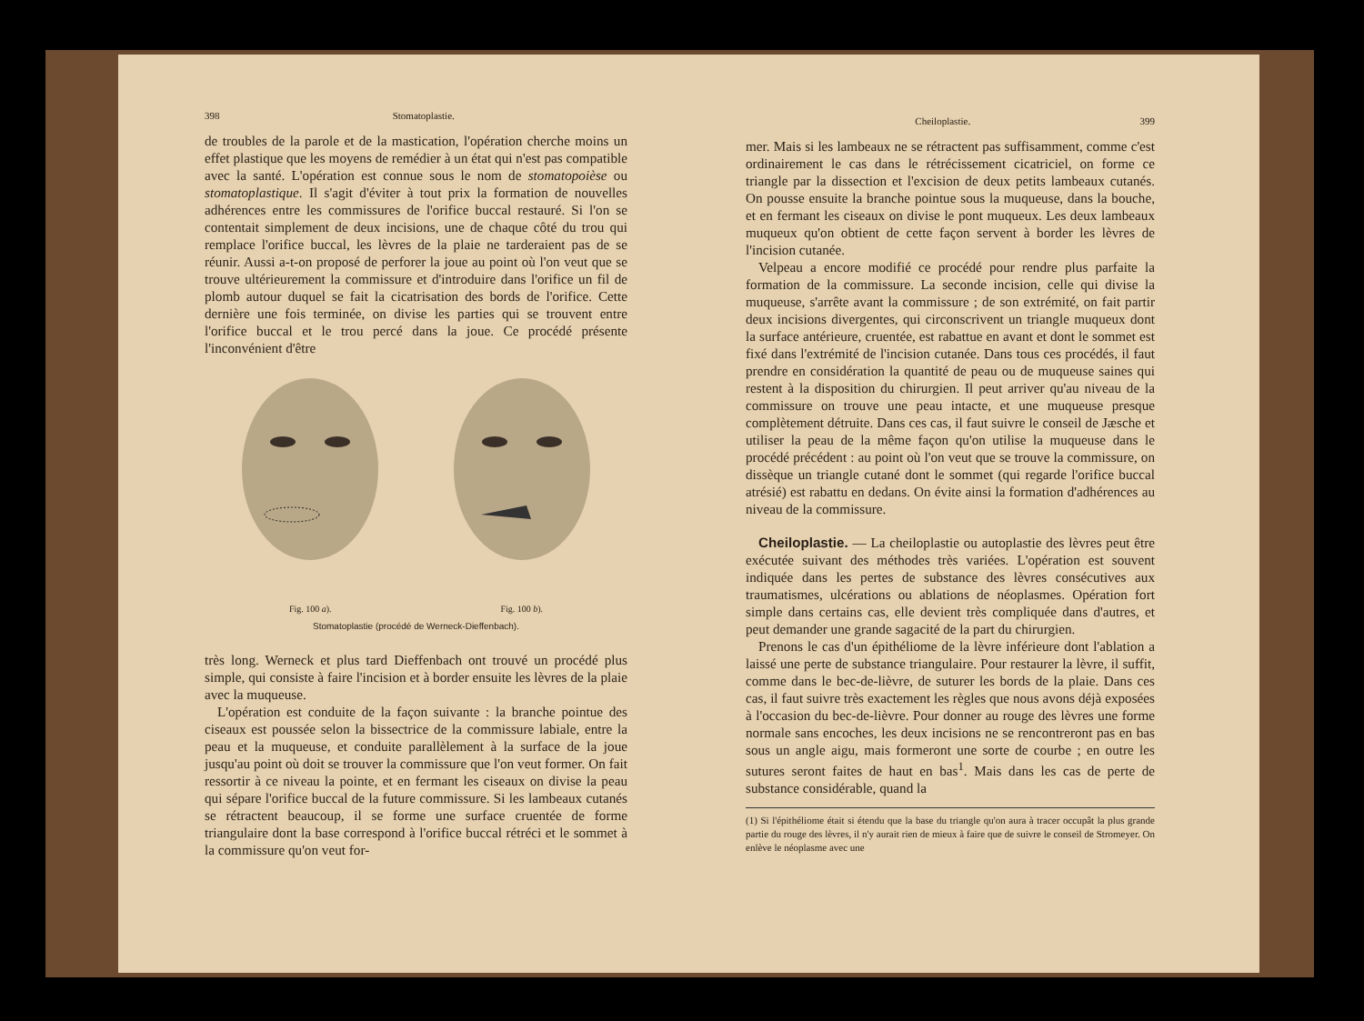398 Stomatoplastie.
de troubles de la parole et de la mastication, l'opération cherche moins un effet plastique que les moyens de remédier à un état qui n'est pas compatible avec la santé. L'opération est connue sous le nom de stomatopoièse ou stomatoplastique. Il s'agit d'éviter à tout prix la formation de nouvelles adhérences entre les commissures de l'orifice buccal restauré. Si l'on se contentait simplement de deux incisions, une de chaque côté du trou qui remplace l'orifice buccal, les lèvres de la plaie ne tarderaient pas de se réunir. Aussi a-t-on proposé de perforer la joue au point où l'on veut que se trouve ultérieurement la commissure et d'introduire dans l'orifice un fil de plomb autour duquel se fait la cicatrisation des bords de l'orifice. Cette dernière une fois terminée, on divise les parties qui se trouvent entre l'orifice buccal et le trou percé dans la joue. Ce procédé présente l'inconvénient d'être
Fig. 100 a). Fig. 100 b).
Stomatoplastie (procédé de Werneck-Dieffenbach).
très long. Werneck et plus tard Dieffenbach ont trouvé un procédé plus simple, qui consiste à faire l'incision et à border ensuite les lèvres de la plaie avec la muqueuse.
L'opération est conduite de la façon suivante : la branche pointue des ciseaux est poussée selon la bissectrice de la commissure labiale, entre la peau et la muqueuse, et conduite parallèlement à la surface de la joue jusqu'au point où doit se trouver la commissure que l'on veut former. On fait ressortir à ce niveau la pointe, et en fermant les ciseaux on divise la peau qui sépare l'orifice buccal de la future commissure. Si les lambeaux cutanés se rétractent beaucoup, il se forme une surface cruentée de forme triangulaire dont la base correspond à l'orifice buccal rétréci et le sommet à la commissure qu'on veut for-
Cheiloplastie. 399
mer. Mais si les lambeaux ne se rétractent pas suffisamment, comme c'est ordinairement le cas dans le rétrécissement cicatriciel, on forme ce triangle par la dissection et l'excision de deux petits lambeaux cutanés. On pousse ensuite la branche pointue sous la muqueuse, dans la bouche, et en fermant les ciseaux on divise le pont muqueux. Les deux lambeaux muqueux qu'on obtient de cette façon servent à border les lèvres de l'incision cutanée.
Velpeau a encore modifié ce procédé pour rendre plus parfaite la formation de la commissure. La seconde incision, celle qui divise la muqueuse, s'arrête avant la commissure ; de son extrémité, on fait partir deux incisions divergentes, qui circonscrivent un triangle muqueux dont la surface antérieure, cruentée, est rabattue en avant et dont le sommet est fixé dans l'extrémité de l'incision cutanée. Dans tous ces procédés, il faut prendre en considération la quantité de peau ou de muqueuse saines qui restent à la disposition du chirurgien. Il peut arriver qu'au niveau de la commissure on trouve une peau intacte, et une muqueuse presque complètement détruite. Dans ces cas, il faut suivre le conseil de Jæsche et utiliser la peau de la même façon qu'on utilise la muqueuse dans le procédé précédent : au point où l'on veut que se trouve la commissure, on dissèque un triangle cutané dont le sommet (qui regarde l'orifice buccal atrésié) est rabattu en dedans. On évite ainsi la formation d'adhérences au niveau de la commissure.
Cheiloplastie. — La cheiloplastie ou autoplastie des lèvres peut être exécutée suivant des méthodes très variées. L'opération est souvent indiquée dans les pertes de substance des lèvres consécutives aux traumatismes, ulcérations ou ablations de néoplasmes. Opération fort simple dans certains cas, elle devient très compliquée dans d'autres, et peut demander une grande sagacité de la part du chirurgien.
Prenons le cas d'un épithéliome de la lèvre inférieure dont l'ablation a laissé une perte de substance triangulaire. Pour restaurer la lèvre, il suffit, comme dans le bec-de-lièvre, de suturer les bords de la plaie. Dans ces cas, il faut suivre très exactement les règles que nous avons déjà exposées à l'occasion du bec-de-lièvre. Pour donner au rouge des lèvres une forme normale sans encoches, les deux incisions ne se rencontreront pas en bas sous un angle aigu, mais formeront une sorte de courbe ; en outre les sutures seront faites de haut en bas<sup>1</sup>. Mais dans les cas de perte de substance considérable, quand la
(1) Si l'épithéliome était si étendu que la base du triangle qu'on aura à tracer occupât la plus grande partie du rouge des lèvres, il n'y aurait rien de mieux à faire que de suivre le conseil de Stromeyer. On enlève le néoplasme avec une